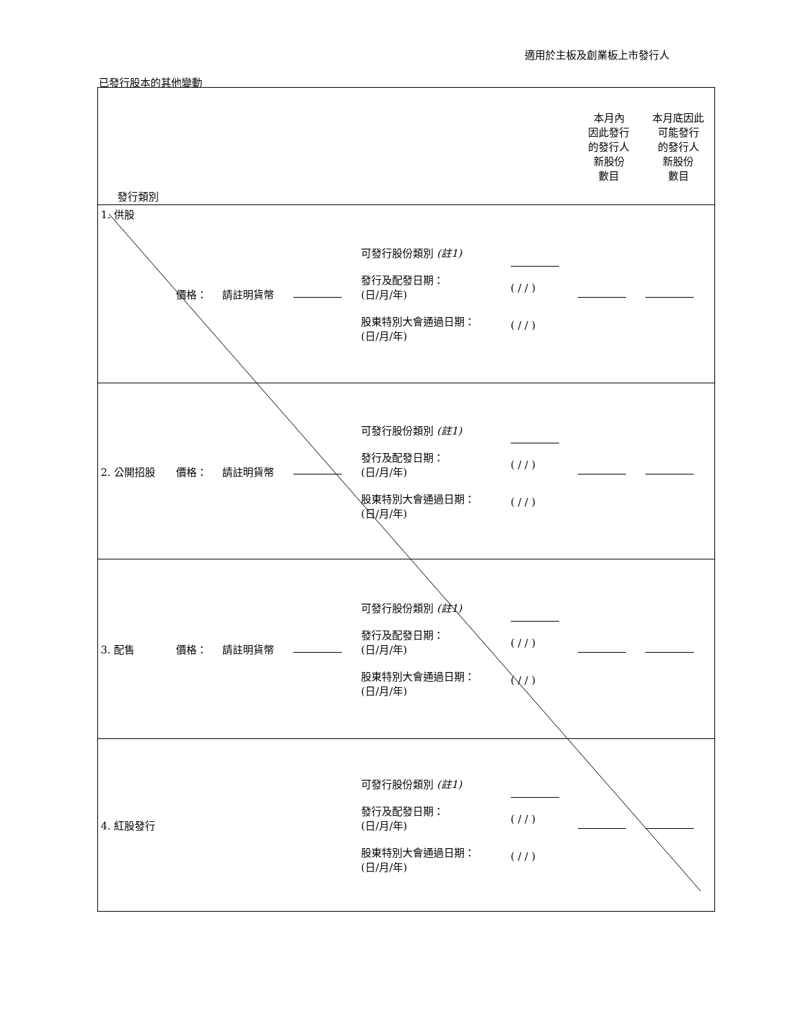適用於主板及創業板上市發行人
已發行股本的其他變動
| 發行類別 | | | | | | 本月內 因此發行 的發行人 新股份 數目 | 本月底因此 可能發行 的發行人 新股份 數目 |
| 1. 供股 | 價格： | 請註明貨幣 | | 可發行股份類別 (註1) 發行及配發日期： (日/月/年) 股東特別大會通過日期： (日/月/年) | ( / / ) ( / / ) | | |
| 2. 公開招股 | 價格： | 請註明貨幣 | | 可發行股份類別 (註1) 發行及配發日期： (日/月/年) 股東特別大會通過日期： (日/月/年) | ( / / ) ( / / ) | | |
| 3. 配售 | 價格： | 請註明貨幣 | | 可發行股份類別 (註1) 發行及配發日期： (日/月/年) 股東特別大會通過日期： (日/月/年) | ( / / ) ( / / ) | | |
| 4. 紅股發行 | | | | 可發行股份類別 (註1) 發行及配發日期： (日/月/年) 股東特別大會通過日期： (日/月/年) | ( / / ) ( / / ) | | |